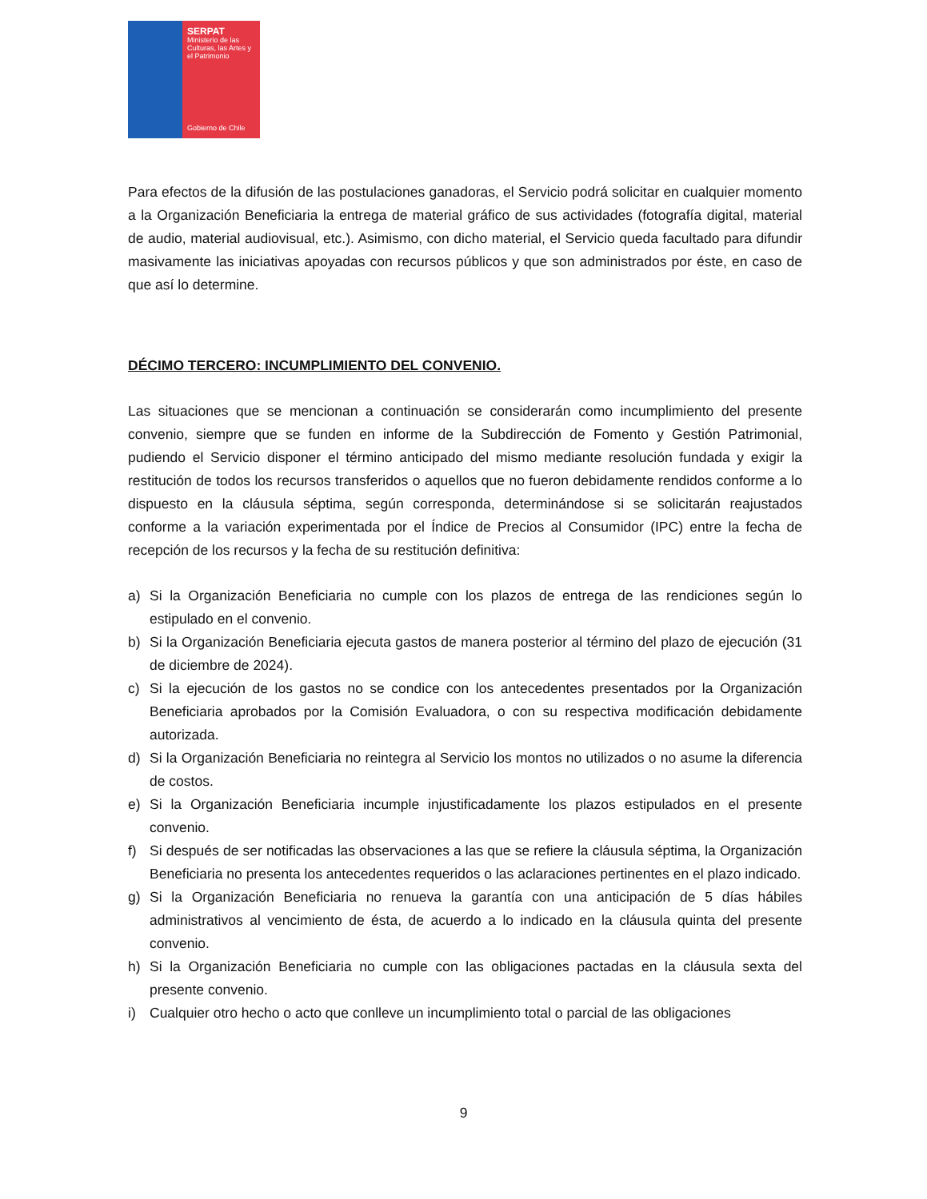SERPAT
Ministerio de las Culturas, las Artes y el Patrimonio
Gobierno de Chile
Para efectos de la difusión de las postulaciones ganadoras, el Servicio podrá solicitar en cualquier momento a la Organización Beneficiaria la entrega de material gráfico de sus actividades (fotografía digital, material de audio, material audiovisual, etc.). Asimismo, con dicho material, el Servicio queda facultado para difundir masivamente las iniciativas apoyadas con recursos públicos y que son administrados por éste, en caso de que así lo determine.
DÉCIMO TERCERO: INCUMPLIMIENTO DEL CONVENIO.
Las situaciones que se mencionan a continuación se considerarán como incumplimiento del presente convenio, siempre que se funden en informe de la Subdirección de Fomento y Gestión Patrimonial, pudiendo el Servicio disponer el término anticipado del mismo mediante resolución fundada y exigir la restitución de todos los recursos transferidos o aquellos que no fueron debidamente rendidos conforme a lo dispuesto en la cláusula séptima, según corresponda, determinándose si se solicitarán reajustados conforme a la variación experimentada por el Índice de Precios al Consumidor (IPC) entre la fecha de recepción de los recursos y la fecha de su restitución definitiva:
a) Si la Organización Beneficiaria no cumple con los plazos de entrega de las rendiciones según lo estipulado en el convenio.
b) Si la Organización Beneficiaria ejecuta gastos de manera posterior al término del plazo de ejecución (31 de diciembre de 2024).
c) Si la ejecución de los gastos no se condice con los antecedentes presentados por la Organización Beneficiaria aprobados por la Comisión Evaluadora, o con su respectiva modificación debidamente autorizada.
d) Si la Organización Beneficiaria no reintegra al Servicio los montos no utilizados o no asume la diferencia de costos.
e) Si la Organización Beneficiaria incumple injustificadamente los plazos estipulados en el presente convenio.
f) Si después de ser notificadas las observaciones a las que se refiere la cláusula séptima, la Organización Beneficiaria no presenta los antecedentes requeridos o las aclaraciones pertinentes en el plazo indicado.
g) Si la Organización Beneficiaria no renueva la garantía con una anticipación de 5 días hábiles administrativos al vencimiento de ésta, de acuerdo a lo indicado en la cláusula quinta del presente convenio.
h) Si la Organización Beneficiaria no cumple con las obligaciones pactadas en la cláusula sexta del presente convenio.
i) Cualquier otro hecho o acto que conlleve un incumplimiento total o parcial de las obligaciones
9